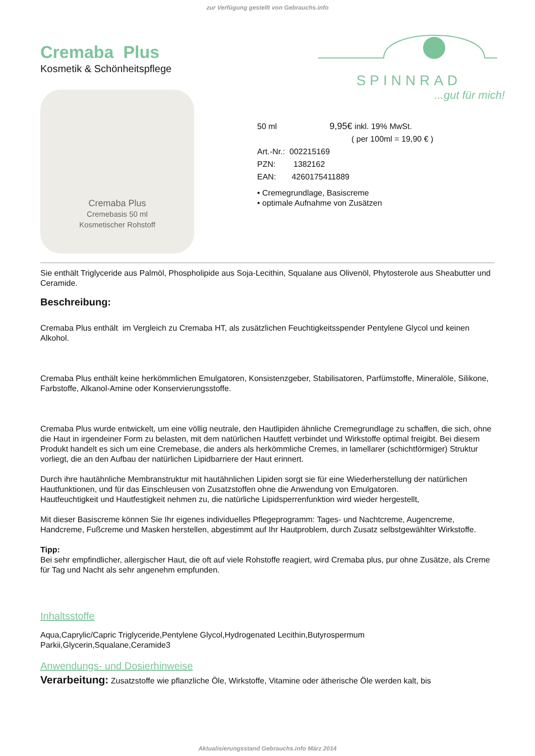zur Verfügung gestellt von Gebrauchs.info
SPINNRAD
...gut für mich!
Cremaba Plus
Kosmetik & Schönheitspflege
Cremaba Plus
Cremebasis 50 ml
Kosmetischer Rohstoff
50 ml 9,95€ inkl. 19% MwSt.
( per 100ml = 19,90 € )
Art.-Nr.: 002215169
PZN: 1382162
EAN: 4260175411889
• Cremegrundlage, Basiscreme
• optimale Aufnahme von Zusätzen
Sie enthält Triglyceride aus Palmöl, Phospholipide aus Soja-Lecithin, Squalane aus Olivenöl, Phytosterole aus Sheabutter und Ceramide.
Beschreibung:
Cremaba Plus enthält im Vergleich zu Cremaba HT, als zusätzlichen Feuchtigkeitsspender Pentylene Glycol und keinen Alkohol.
Cremaba Plus enthält keine herkömmlichen Emulgatoren, Konsistenzgeber, Stabilisatoren, Parfümstoffe, Mineralöle, Silikone, Farbstoffe, Alkanol-Amine oder Konservierungsstoffe.
Cremaba Plus wurde entwickelt, um eine völlig neutrale, den Hautlipiden ähnliche Cremegrundlage zu schaffen, die sich, ohne die Haut in irgendeiner Form zu belasten, mit dem natürlichen Hautfett verbindet und Wirkstoffe optimal freigibt. Bei diesem Produkt handelt es sich um eine Cremebase, die anders als herkömmliche Cremes, in lamellarer (schichtförmiger) Struktur vorliegt, die an den Aufbau der natürlichen Lipidbarriere der Haut erinnert.
Durch ihre hautähnliche Membranstruktur mit hautähnlichen Lipiden sorgt sie für eine Wiederherstellung der natürlichen Hautfunktionen, und für das Einschleusen von Zusatzstoffen ohne die Anwendung von Emulgatoren.
Hautfeuchtigkeit und Hautfestigkeit nehmen zu, die natürliche Lipidsperrenfunktion wird wieder hergestellt,
Mit dieser Basiscreme können Sie Ihr eigenes individuelles Pflegeprogramm: Tages- und Nachtcreme, Augencreme, Handcreme, Fußcreme und Masken herstellen, abgestimmt auf Ihr Hautproblem, durch Zusatz selbstgewählter Wirkstoffe.
Tipp:
Bei sehr empfindlicher, allergischer Haut, die oft auf viele Rohstoffe reagiert, wird Cremaba plus, pur ohne Zusätze, als Creme für Tag und Nacht als sehr angenehm empfunden.
Inhaltsstoffe
Aqua,Caprylic/Capric Triglyceride,Pentylene Glycol,Hydrogenated Lecithin,Butyrospermum Parkii,Glycerin,Squalane,Ceramide3
Anwendungs- und Dosierhinweise
Verarbeitung: Zusatzstoffe wie pflanzliche Öle, Wirkstoffe, Vitamine oder ätherische Öle werden kalt, bis
Aktualisierungsstand Gebrauchs.info März 2014